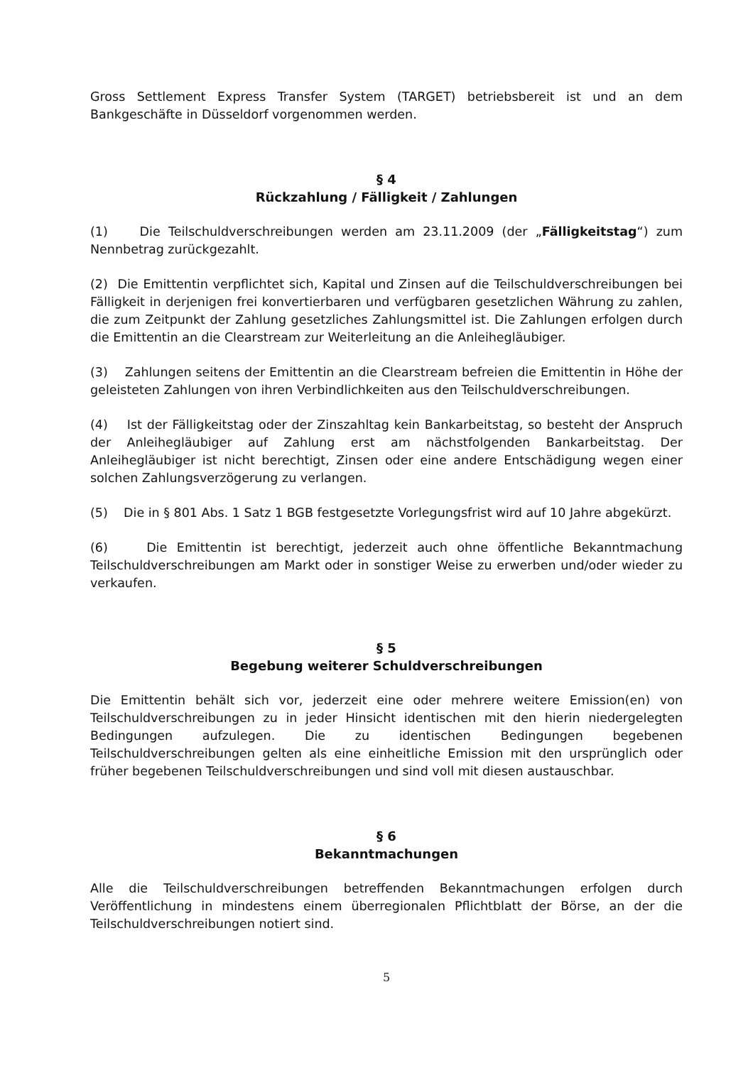Gross Settlement Express Transfer System (TARGET) betriebsbereit ist und an dem Bankgeschäfte in Düsseldorf vorgenommen werden.
§ 4
Rückzahlung / Fälligkeit / Zahlungen
(1) Die Teilschuldverschreibungen werden am 23.11.2009 (der „Fälligkeitstag“) zum Nennbetrag zurückgezahlt.
(2) Die Emittentin verpflichtet sich, Kapital und Zinsen auf die Teilschuldverschreibungen bei Fälligkeit in derjenigen frei konvertierbaren und verfügbaren gesetzlichen Währung zu zahlen, die zum Zeitpunkt der Zahlung gesetzliches Zahlungsmittel ist. Die Zahlungen erfolgen durch die Emittentin an die Clearstream zur Weiterleitung an die Anleihegläubiger.
(3) Zahlungen seitens der Emittentin an die Clearstream befreien die Emittentin in Höhe der geleisteten Zahlungen von ihren Verbindlichkeiten aus den Teilschuldverschreibungen.
(4) Ist der Fälligkeitstag oder der Zinszahltag kein Bankarbeitstag, so besteht der Anspruch der Anleihegläubiger auf Zahlung erst am nächstfolgenden Bankarbeitstag. Der Anleihegläubiger ist nicht berechtigt, Zinsen oder eine andere Entschädigung wegen einer solchen Zahlungsverzögerung zu verlangen.
(5) Die in § 801 Abs. 1 Satz 1 BGB festgesetzte Vorlegungsfrist wird auf 10 Jahre abgekürzt.
(6) Die Emittentin ist berechtigt, jederzeit auch ohne öffentliche Bekanntmachung Teilschuldverschreibungen am Markt oder in sonstiger Weise zu erwerben und/oder wieder zu verkaufen.
§ 5
Begebung weiterer Schuldverschreibungen
Die Emittentin behält sich vor, jederzeit eine oder mehrere weitere Emission(en) von Teilschuldverschreibungen zu in jeder Hinsicht identischen mit den hierin niedergelegten Bedingungen aufzulegen. Die zu identischen Bedingungen begebenen Teilschuldverschreibungen gelten als eine einheitliche Emission mit den ursprünglich oder früher begebenen Teilschuldverschreibungen und sind voll mit diesen austauschbar.
§ 6
Bekanntmachungen
Alle die Teilschuldverschreibungen betreffenden Bekanntmachungen erfolgen durch Veröffentlichung in mindestens einem überregionalen Pflichtblatt der Börse, an der die Teilschuldverschreibungen notiert sind.
5